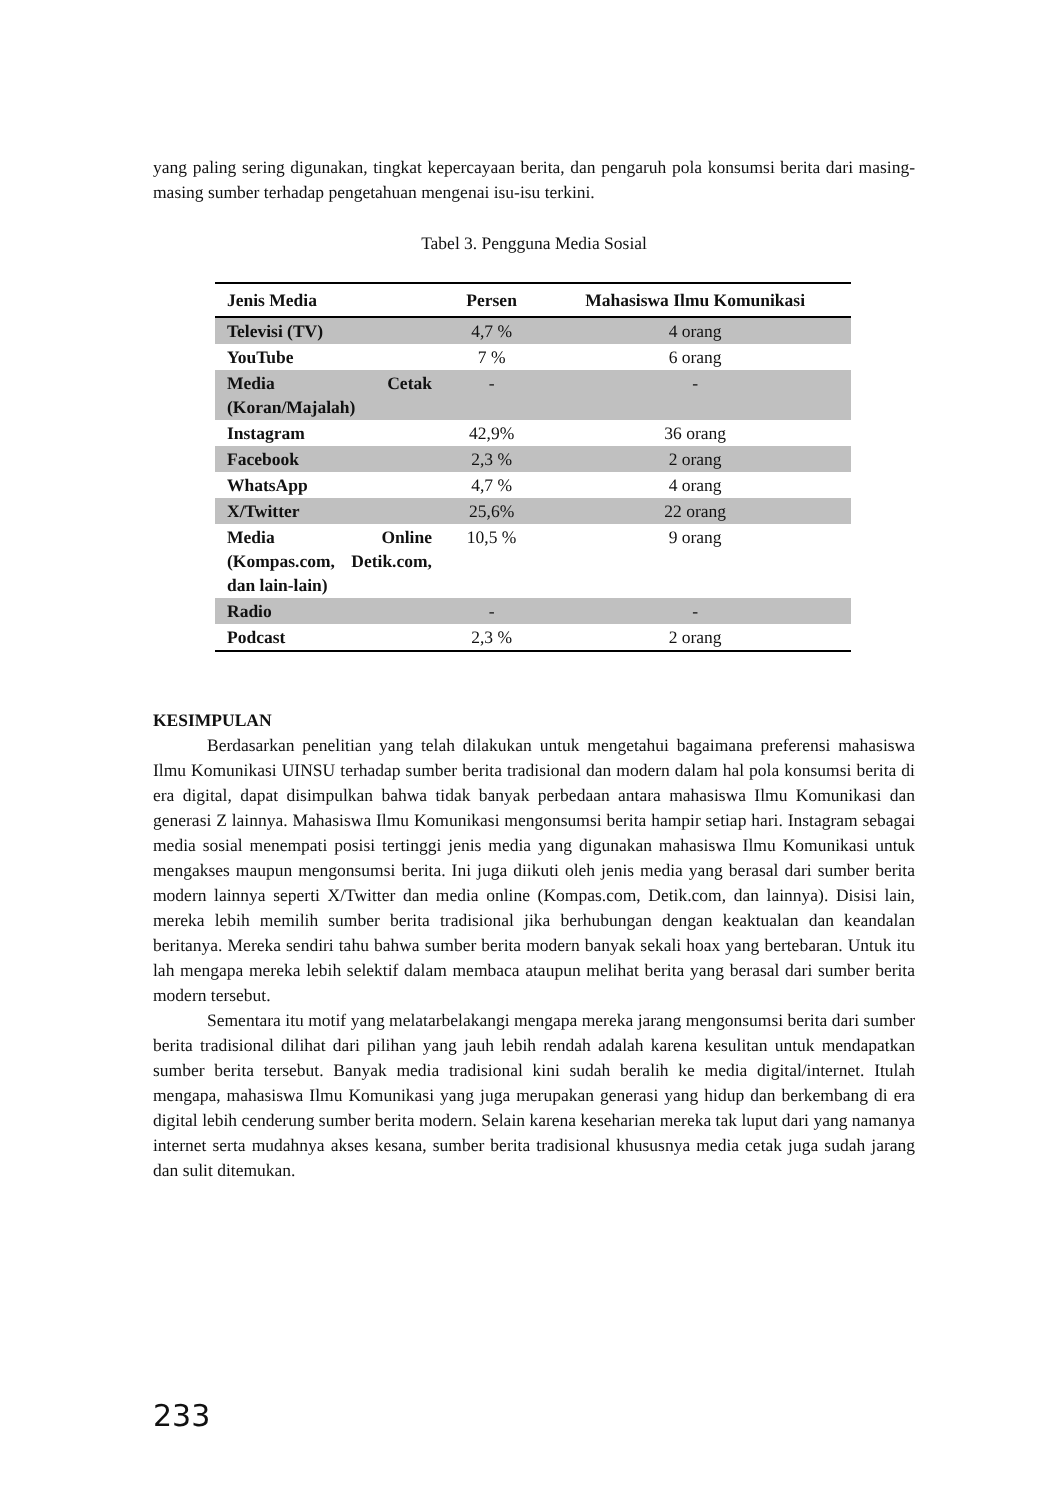yang paling sering digunakan, tingkat kepercayaan berita, dan pengaruh pola konsumsi berita dari masing-masing sumber terhadap pengetahuan mengenai isu-isu terkini.
Tabel 3. Pengguna Media Sosial
| Jenis Media | Persen | Mahasiswa Ilmu Komunikasi |
| --- | --- | --- |
| Televisi (TV) | 4,7 % | 4 orang |
| YouTube | 7 % | 6 orang |
| Media Cetak (Koran/Majalah) | - | - |
| Instagram | 42,9% | 36 orang |
| Facebook | 2,3 % | 2 orang |
| WhatsApp | 4,7 % | 4 orang |
| X/Twitter | 25,6% | 22 orang |
| Media Online (Kompas.com, Detik.com, dan lain-lain) | 10,5 % | 9 orang |
| Radio | - | - |
| Podcast | 2,3 % | 2 orang |
KESIMPULAN
Berdasarkan penelitian yang telah dilakukan untuk mengetahui bagaimana preferensi mahasiswa Ilmu Komunikasi UINSU terhadap sumber berita tradisional dan modern dalam hal pola konsumsi berita di era digital, dapat disimpulkan bahwa tidak banyak perbedaan antara mahasiswa Ilmu Komunikasi dan generasi Z lainnya. Mahasiswa Ilmu Komunikasi mengonsumsi berita hampir setiap hari. Instagram sebagai media sosial menempati posisi tertinggi jenis media yang digunakan mahasiswa Ilmu Komunikasi untuk mengakses maupun mengonsumsi berita. Ini juga diikuti oleh jenis media yang berasal dari sumber berita modern lainnya seperti X/Twitter dan media online (Kompas.com, Detik.com, dan lainnya). Disisi lain, mereka lebih memilih sumber berita tradisional jika berhubungan dengan keaktualan dan keandalan beritanya. Mereka sendiri tahu bahwa sumber berita modern banyak sekali hoax yang bertebaran. Untuk itu lah mengapa mereka lebih selektif dalam membaca ataupun melihat berita yang berasal dari sumber berita modern tersebut.
Sementara itu motif yang melatarbelakangi mengapa mereka jarang mengonsumsi berita dari sumber berita tradisional dilihat dari pilihan yang jauh lebih rendah adalah karena kesulitan untuk mendapatkan sumber berita tersebut. Banyak media tradisional kini sudah beralih ke media digital/internet. Itulah mengapa, mahasiswa Ilmu Komunikasi yang juga merupakan generasi yang hidup dan berkembang di era digital lebih cenderung sumber berita modern. Selain karena keseharian mereka tak luput dari yang namanya internet serta mudahnya akses kesana, sumber berita tradisional khususnya media cetak juga sudah jarang dan sulit ditemukan.
233